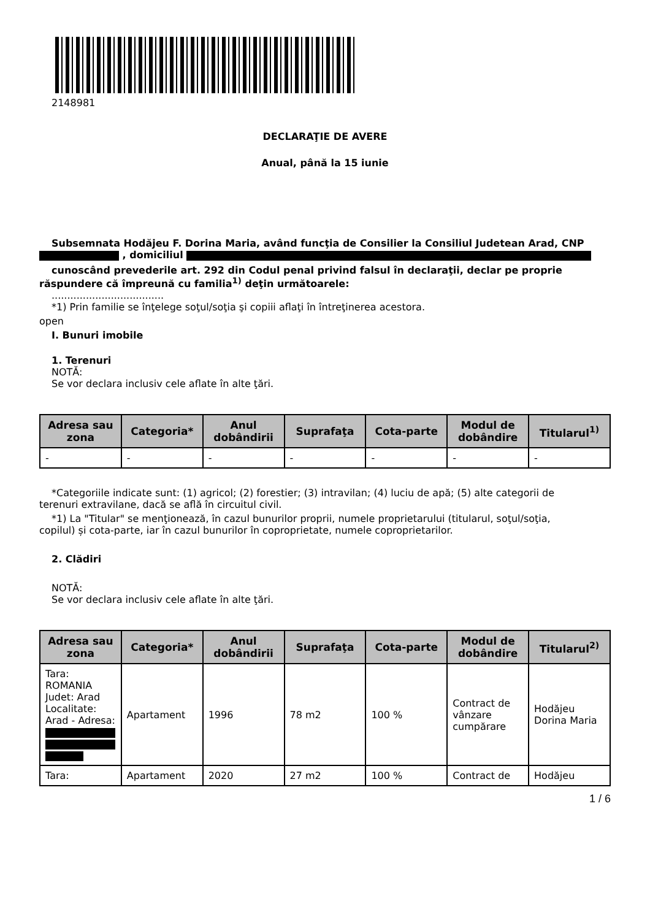2148981
DECLARAŢIE DE AVERE
Anual, până la 15 iunie
Subsemnata Hodăjeu F. Dorina Maria, având funcţia de Consilier la Consiliul Judetean Arad, CNP
, domiciliul
cunoscând prevederile art. 292 din Codul penal privind falsul în declaraţii, declar pe proprie răspundere că împreună cu familia<sup>1)</sup> deţin următoarele:
....................................
*1) Prin familie se înţelege soţul/soţia şi copiii aflaţi în întreţinerea acestora.
open
I. Bunuri imobile
1. Terenuri
NOTĂ:
Se vor declara inclusiv cele aflate în alte ţări.
| Adresa sau zona | Categoria* | Anul dobândirii | Suprafaţa | Cota-parte | Modul de dobândire | Titularul<sup>1)</sup> |
| --- | --- | --- | --- | --- | --- | --- |
| - | - | - | - | - | - | - |
*Categoriile indicate sunt: (1) agricol; (2) forestier; (3) intravilan; (4) luciu de apă; (5) alte categorii de
terenuri extravilane, dacă se află în circuitul civil.
*1) La "Titular" se menţionează, în cazul bunurilor proprii, numele proprietarului (titularul, soţul/soţia,
copilul) și cota-parte, iar în cazul bunurilor în coproprietate, numele coproprietarilor.
2. Clădiri
NOTĂ:
Se vor declara inclusiv cele aflate în alte ţări.
| Adresa sau zona | Categoria* | Anul dobândirii | Suprafaţa | Cota-parte | Modul de dobândire | Titularul<sup>2)</sup> |
| --- | --- | --- | --- | --- | --- | --- |
| Tara: ROMANIA Judet: Arad Localitate: Arad - Adresa: | Apartament | 1996 | 78 m2 | 100 % | Contract de vânzare cumpărare | Hodăjeu Dorina Maria |
| Tara: | Apartament | 2020 | 27 m2 | 100 % | Contract de | Hodăjeu |
1 / 6